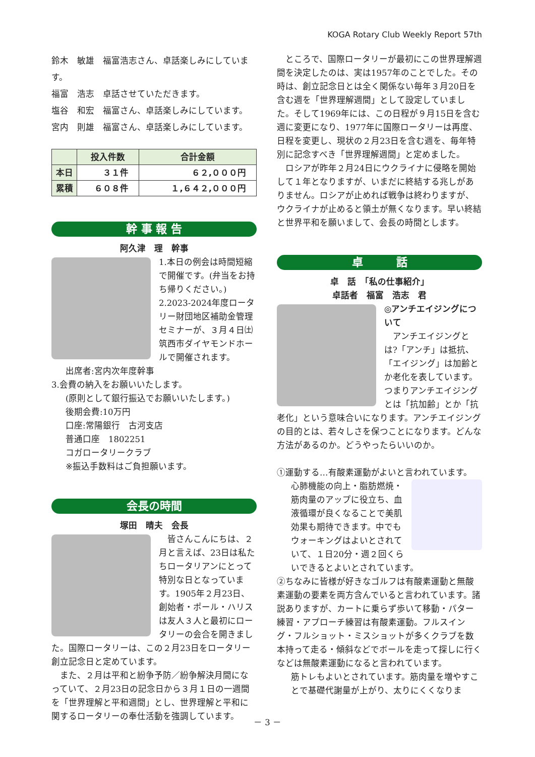KOGA Rotary Club Weekly Report 57th
鈴木　敏雄　福富浩志さん、卓話楽しみにしています。
福富　浩志　卓話させていただきます。
塩谷　和宏　福富さん、卓話楽しみにしています。
宮内　則雄　福富さん、卓話楽しみにしています。
| | 投入件数 | 合計金額 |
| --- | --- | --- |
| 本日 | ３１件 | ６２,０００円 |
| 累積 | ６０８件 | １,６４２,０００円 |
幹 事 報 告
阿久津　理　幹事
1.本日の例会は時間短縮で開催です。(弁当をお持ち帰りください。)
2.2023-2024年度ロータリー財団地区補助金管理セミナーが、３月４日㈯筑西市ダイヤモンドホールで開催されます。
出席者:宮内次年度幹事
3.会費の納入をお願いいたします。
(原則として銀行振込でお願いいたします。)
後期会費:10万円
口座:常陽銀行　古河支店
普通口座　1802251
コガロータリークラブ
※振込手数料はご負担願います。
会長の時間
塚田　晴夫　会長
　皆さんこんにちは、２月と言えば、23日は私たちロータリアンにとって特別な日となっています。1905年２月23日、創始者・ポール・ハリスは友人３人と最初にロータリーの会合を開きました。国際ロータリーは、この２月23日をロータリー創立記念日と定めています。
　また、２月は平和と紛争予防／紛争解決月間になっていて、２月23日の記念日から３月１日の一週間を「世界理解と平和週間」とし、世界理解と平和に関するロータリーの奉仕活動を強調しています。
　ところで、国際ロータリーが最初にこの世界理解週間を決定したのは、実は1957年のことでした。その時は、創立記念日とは全く関係ない毎年３月20日を含む週を「世界理解週間」として設定していました。そして1969年には、この日程が９月15日を含む週に変更になり、1977年に国際ロータリーは再度、日程を変更し、現状の２月23日を含む週を、毎年特別に記念すべき「世界理解週間」と定めました。
　ロシアが昨年２月24日にウクライナに侵略を開始して１年となりますが、いまだに終結する兆しがありません。ロシアが止めれば戦争は終わりますが、ウクライナが止めると領土が無くなります。早い終結と世界平和を願いまして、会長の時間とします。
卓　　　話
卓　話　「私の仕事紹介」
卓話者　福富　浩志　君
◎アンチエイジングについて
　アンチエイジングとは?「アンチ」は抵抗、「エイジング」は加齢とか老化を表しています。つまりアンチエイジングとは「抗加齢」とか「抗老化」という意味合いになります。アンチエイジングの目的とは、若々しさを保つことになります。どんな方法があるのか。どうやったらいいのか。
①運動する…有酸素運動がよいと言われています。
心肺機能の向上・脂肪燃焼・筋肉量のアップに役立ち、血液循環が良くなることで美肌効果も期待できます。中でもウォーキングはよいとされていて、１日20分・週２回くらいできるとよいとされています。
②ちなみに皆様が好きなゴルフは有酸素運動と無酸素運動の要素を両方含んでいると言われています。諸説ありますが、カートに乗らず歩いて移動・パター練習・アプローチ練習は有酸素運動。フルスイング・フルショット・ミスショットが多くクラブを数本持って走る・傾斜などでボールを走って探しに行くなどは無酸素運動になると言われています。
筋トレもよいとされています。筋肉量を増やすことで基礎代謝量が上がり、太りにくくなりま
－ 3 －